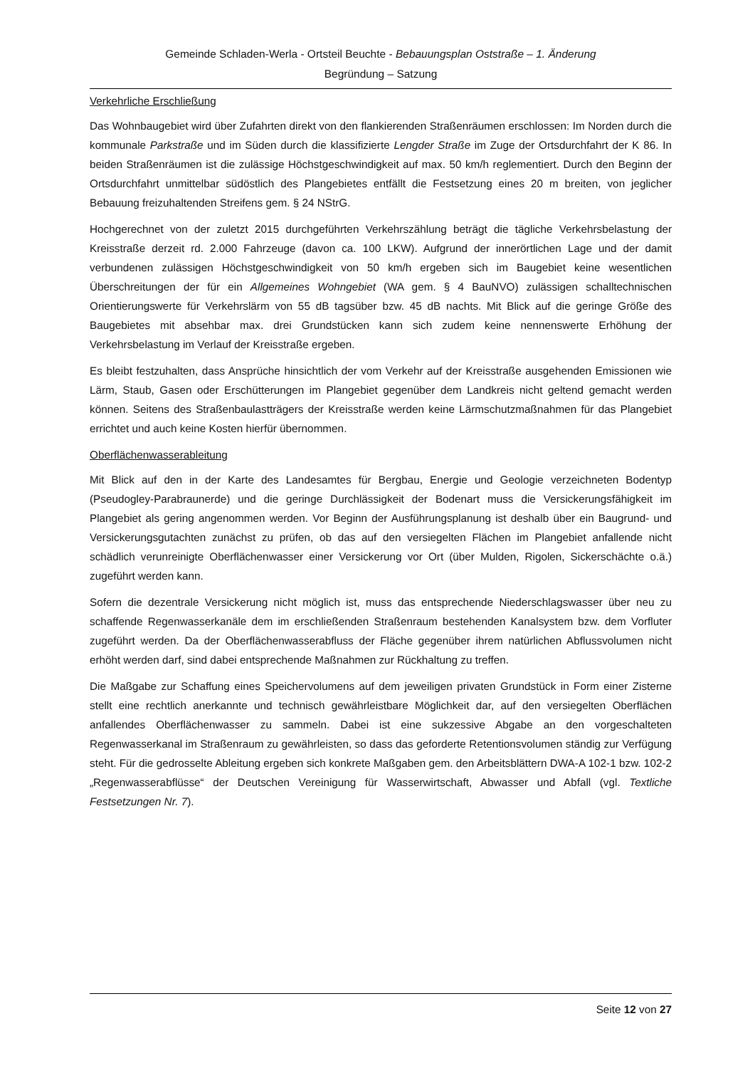Gemeinde Schladen-Werla - Ortsteil Beuchte - Bebauungsplan Oststraße – 1. Änderung
Begründung – Satzung
Verkehrliche Erschließung
Das Wohnbaugebiet wird über Zufahrten direkt von den flankierenden Straßenräumen erschlossen: Im Norden durch die kommunale Parkstraße und im Süden durch die klassifizierte Lengder Straße im Zuge der Ortsdurchfahrt der K 86. In beiden Straßenräumen ist die zulässige Höchstgeschwindigkeit auf max. 50 km/h reglementiert. Durch den Beginn der Ortsdurchfahrt unmittelbar südöstlich des Plangebietes entfällt die Festsetzung eines 20 m breiten, von jeglicher Bebauung freizuhaltenden Streifens gem. § 24 NStrG.
Hochgerechnet von der zuletzt 2015 durchgeführten Verkehrszählung beträgt die tägliche Verkehrsbelastung der Kreisstraße derzeit rd. 2.000 Fahrzeuge (davon ca. 100 LKW). Aufgrund der innerörtlichen Lage und der damit verbundenen zulässigen Höchstgeschwindigkeit von 50 km/h ergeben sich im Baugebiet keine wesentlichen Überschreitungen der für ein Allgemeines Wohngebiet (WA gem. § 4 BauNVO) zulässigen schalltechnischen Orientierungswerte für Verkehrslärm von 55 dB tagsüber bzw. 45 dB nachts. Mit Blick auf die geringe Größe des Baugebietes mit absehbar max. drei Grundstücken kann sich zudem keine nennenswerte Erhöhung der Verkehrsbelastung im Verlauf der Kreisstraße ergeben.
Es bleibt festzuhalten, dass Ansprüche hinsichtlich der vom Verkehr auf der Kreisstraße ausgehenden Emissionen wie Lärm, Staub, Gasen oder Erschütterungen im Plangebiet gegenüber dem Landkreis nicht geltend gemacht werden können. Seitens des Straßenbaulastträgers der Kreisstraße werden keine Lärmschutzmaßnahmen für das Plangebiet errichtet und auch keine Kosten hierfür übernommen.
Oberflächenwasserableitung
Mit Blick auf den in der Karte des Landesamtes für Bergbau, Energie und Geologie verzeichneten Bodentyp (Pseudogley-Parabraunerde) und die geringe Durchlässigkeit der Bodenart muss die Versickerungsfähigkeit im Plangebiet als gering angenommen werden. Vor Beginn der Ausführungsplanung ist deshalb über ein Baugrund- und Versickerungsgutachten zunächst zu prüfen, ob das auf den versiegelten Flächen im Plangebiet anfallende nicht schädlich verunreinigte Oberflächenwasser einer Versickerung vor Ort (über Mulden, Rigolen, Sickerschächte o.ä.) zugeführt werden kann.
Sofern die dezentrale Versickerung nicht möglich ist, muss das entsprechende Niederschlagswasser über neu zu schaffende Regenwasserkanäle dem im erschließenden Straßenraum bestehenden Kanalsystem bzw. dem Vorfluter zugeführt werden. Da der Oberflächenwasserabfluss der Fläche gegenüber ihrem natürlichen Abflussvolumen nicht erhöht werden darf, sind dabei entsprechende Maßnahmen zur Rückhaltung zu treffen.
Die Maßgabe zur Schaffung eines Speichervolumens auf dem jeweiligen privaten Grundstück in Form einer Zisterne stellt eine rechtlich anerkannte und technisch gewährleistbare Möglichkeit dar, auf den versiegelten Oberflächen anfallendes Oberflächenwasser zu sammeln. Dabei ist eine sukzessive Abgabe an den vorgeschalteten Regenwasserkanal im Straßenraum zu gewährleisten, so dass das geforderte Retentionsvolumen ständig zur Verfügung steht. Für die gedrosselte Ableitung ergeben sich konkrete Maßgaben gem. den Arbeitsblättern DWA-A 102-1 bzw. 102-2 „Regenwasserabflüsse“ der Deutschen Vereinigung für Wasserwirtschaft, Abwasser und Abfall (vgl. Textliche Festsetzungen Nr. 7).
Seite 12 von 27